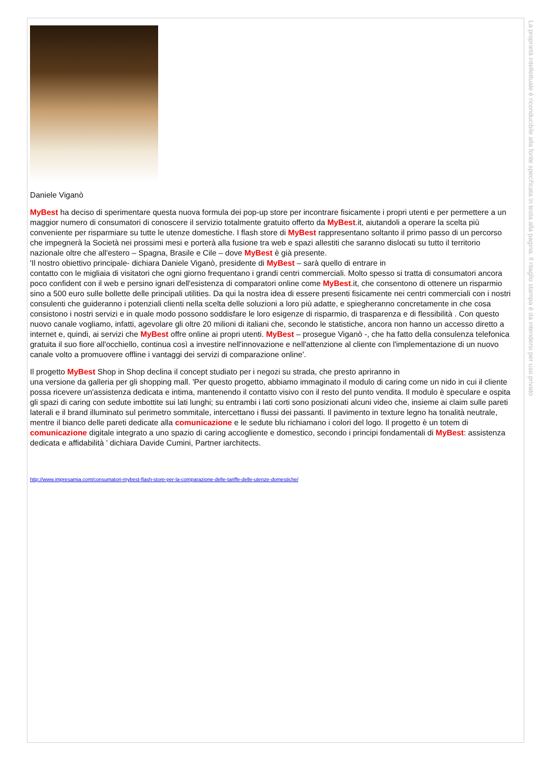Daniele Viganò
MyBest ha deciso di sperimentare questa nuova formula dei pop-up store per incontrare fisicamente i propri utenti e per permettere a un maggior numero di consumatori di conoscere il servizio totalmente gratuito offerto da MyBest.it, aiutandoli a operare la scelta più conveniente per risparmiare su tutte le utenze domestiche. I flash store di MyBest rappresentano soltanto il primo passo di un percorso che impegnerà la Società nei prossimi mesi e porterà alla fusione tra web e spazi allestiti che saranno dislocati su tutto il territorio nazionale oltre che all'estero – Spagna, Brasile e Cile – dove MyBest è già presente.
'Il nostro obiettivo principale- dichiara Daniele Viganò, presidente di MyBest – sarà quello di entrare in
contatto con le migliaia di visitatori che ogni giorno frequentano i grandi centri commerciali. Molto spesso si tratta di consumatori ancora poco confident con il web e persino ignari dell'esistenza di comparatori online come MyBest.it, che consentono di ottenere un risparmio sino a 500 euro sulle bollette delle principali utilities. Da qui la nostra idea di essere presenti fisicamente nei centri commerciali con i nostri consulenti che guideranno i potenziali clienti nella scelta delle soluzioni a loro più adatte, e spiegheranno concretamente in che cosa consistono i nostri servizi e in quale modo possono soddisfare le loro esigenze di risparmio, di trasparenza e di flessibilità . Con questo nuovo canale vogliamo, infatti, agevolare gli oltre 20 milioni di italiani che, secondo le statistiche, ancora non hanno un accesso diretto a internet e, quindi, ai servizi che MyBest offre online ai propri utenti. MyBest – prosegue Viganò -, che ha fatto della consulenza telefonica gratuita il suo fiore all'occhiello, continua così a investire nell'innovazione e nell'attenzione al cliente con l'implementazione di un nuovo canale volto a promuovere offline i vantaggi dei servizi di comparazione online'.
Il progetto MyBest Shop in Shop declina il concept studiato per i negozi su strada, che presto apriranno in
una versione da galleria per gli shopping mall. 'Per questo progetto, abbiamo immaginato il modulo di caring come un nido in cui il cliente possa ricevere un'assistenza dedicata e intima, mantenendo il contatto visivo con il resto del punto vendita. Il modulo è speculare e ospita gli spazi di caring con sedute imbottite sui lati lunghi; su entrambi i lati corti sono posizionati alcuni video che, insieme ai claim sulle pareti laterali e il brand illuminato sul perimetro sommitale, intercettano i flussi dei passanti. Il pavimento in texture legno ha tonalità neutrale, mentre il bianco delle pareti dedicate alla comunicazione e le sedute blu richiamano i colori del logo. Il progetto è un totem di comunicazione digitale integrato a uno spazio di caring accogliente e domestico, secondo i principi fondamentali di MyBest: assistenza dedicata e affidabilità ' dichiara Davide Cumini, Partner iarchitects.
http://www.impresamia.com/consumatori-mybest-flash-store-per-la-comparazione-delle-tariffe-delle-utenze-domestiche/
La proprietà intellettuale è riconducibile alla fonte specificata in testa alla pagina. Il ritaglio stampa è da intendersi per uso privato